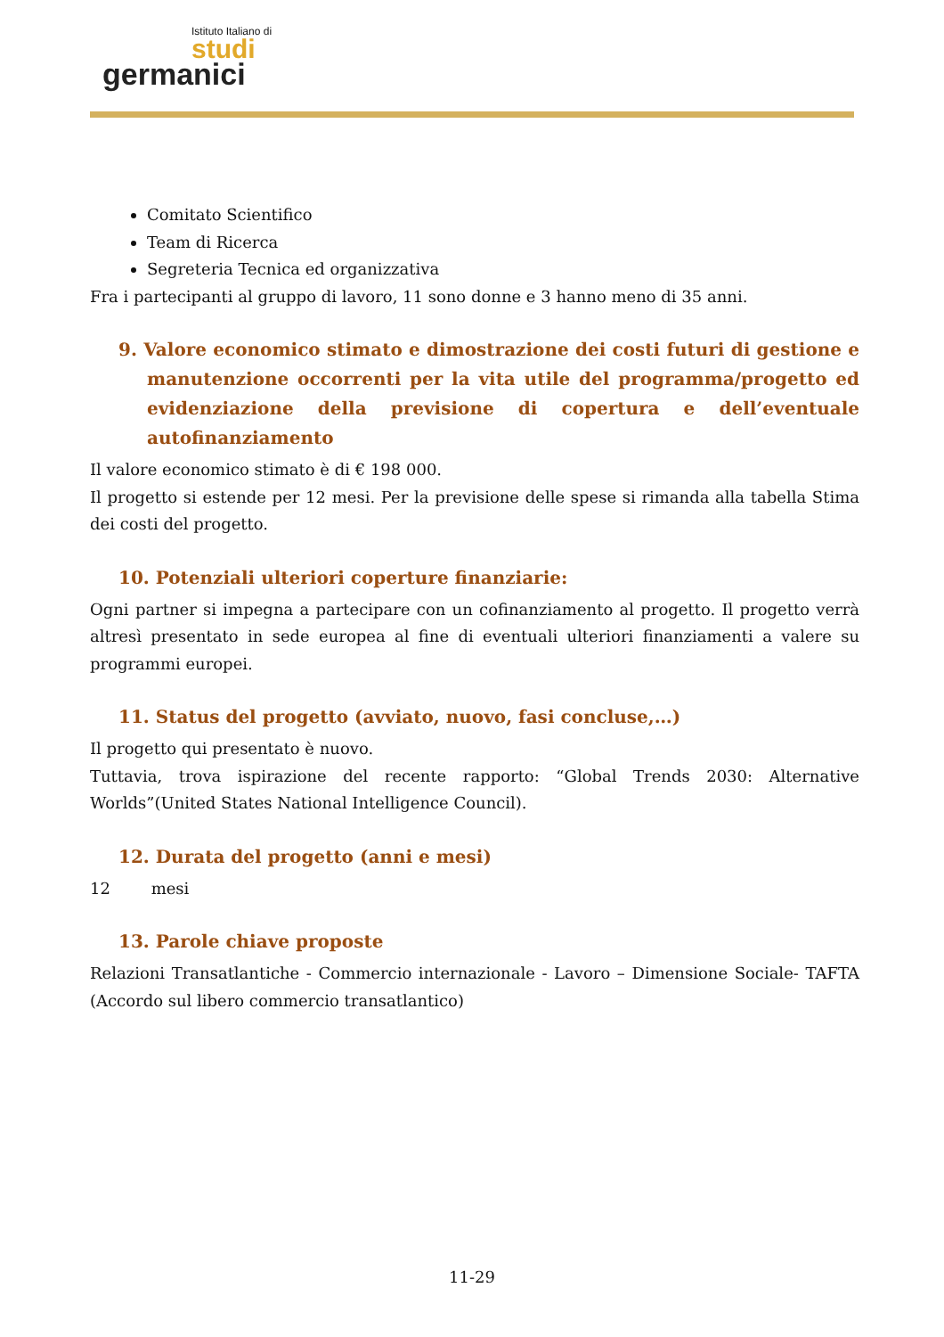Istituto Italiano di
studi
germanici
Comitato Scientifico
Team di Ricerca
Segreteria Tecnica ed organizzativa
Fra i partecipanti al gruppo di lavoro, 11 sono donne e 3 hanno meno di 35 anni.
9. Valore economico stimato e dimostrazione dei costi futuri di gestione e manutenzione occorrenti per la vita utile del programma/progetto ed evidenziazione della previsione di copertura e dell’eventuale autofinanziamento
Il valore economico stimato è di € 198 000.
Il progetto si estende per 12 mesi. Per la previsione delle spese si rimanda alla tabella Stima dei costi del progetto.
10. Potenziali ulteriori coperture finanziarie:
Ogni partner si impegna a partecipare con un cofinanziamento al progetto. Il progetto verrà altresì presentato in sede europea al fine di eventuali ulteriori finanziamenti a valere su programmi europei.
11. Status del progetto (avviato, nuovo, fasi concluse,…)
Il progetto qui presentato è nuovo.
Tuttavia, trova ispirazione del recente rapporto: “Global Trends 2030: Alternative Worlds”(United States National Intelligence Council).
12. Durata del progetto (anni e mesi)
12 mesi
13. Parole chiave proposte
Relazioni Transatlantiche - Commercio internazionale - Lavoro – Dimensione Sociale- TAFTA (Accordo sul libero commercio transatlantico)
11-29